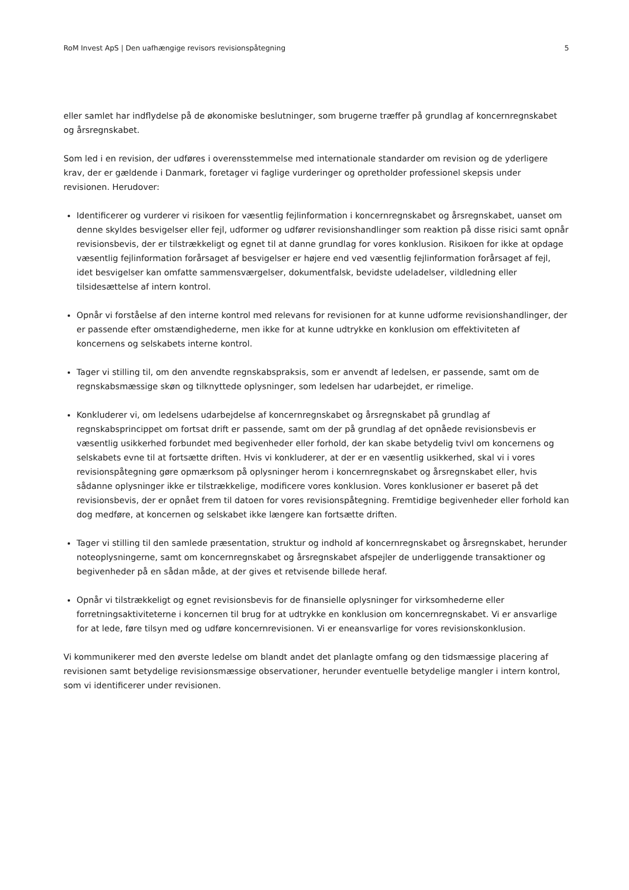RoM Invest ApS | Den uafhængige revisors revisionspåtegning 5
eller samlet har indflydelse på de økonomiske beslutninger, som brugerne træffer på grundlag af koncernregnskabet og årsregnskabet.
Som led i en revision, der udføres i overensstemmelse med internationale standarder om revision og de yderligere krav, der er gældende i Danmark, foretager vi faglige vurderinger og opretholder professionel skepsis under revisionen. Herudover:
Identificerer og vurderer vi risikoen for væsentlig fejlinformation i koncernregnskabet og årsregnskabet, uanset om denne skyldes besvigelser eller fejl, udformer og udfører revisionshandlinger som reaktion på disse risici samt opnår revisionsbevis, der er tilstrækkeligt og egnet til at danne grundlag for vores konklusion. Risikoen for ikke at opdage væsentlig fejlinformation forårsaget af besvigelser er højere end ved væsentlig fejlinformation forårsaget af fejl, idet besvigelser kan omfatte sammensværgelser, dokumentfalsk, bevidste udeladelser, vildledning eller tilsidesættelse af intern kontrol.
Opnår vi forståelse af den interne kontrol med relevans for revisionen for at kunne udforme revisionshandlinger, der er passende efter omstændighederne, men ikke for at kunne udtrykke en konklusion om effektiviteten af koncernens og selskabets interne kontrol.
Tager vi stilling til, om den anvendte regnskabspraksis, som er anvendt af ledelsen, er passende, samt om de regnskabsmæssige skøn og tilknyttede oplysninger, som ledelsen har udarbejdet, er rimelige.
Konkluderer vi, om ledelsens udarbejdelse af koncernregnskabet og årsregnskabet på grundlag af regnskabsprincippet om fortsat drift er passende, samt om der på grundlag af det opnåede revisionsbevis er væsentlig usikkerhed forbundet med begivenheder eller forhold, der kan skabe betydelig tvivl om koncernens og selskabets evne til at fortsætte driften. Hvis vi konkluderer, at der er en væsentlig usikkerhed, skal vi i vores revisionspåtegning gøre opmærksom på oplysninger herom i koncernregnskabet og årsregnskabet eller, hvis sådanne oplysninger ikke er tilstrækkelige, modificere vores konklusion. Vores konklusioner er baseret på det revisionsbevis, der er opnået frem til datoen for vores revisionspåtegning. Fremtidige begivenheder eller forhold kan dog medføre, at koncernen og selskabet ikke længere kan fortsætte driften.
Tager vi stilling til den samlede præsentation, struktur og indhold af koncernregnskabet og årsregnskabet, herunder noteoplysningerne, samt om koncernregnskabet og årsregnskabet afspejler de underliggende transaktioner og begivenheder på en sådan måde, at der gives et retvisende billede heraf.
Opnår vi tilstrækkeligt og egnet revisionsbevis for de finansielle oplysninger for virksomhederne eller forretningsaktiviteterne i koncernen til brug for at udtrykke en konklusion om koncernregnskabet. Vi er ansvarlige for at lede, føre tilsyn med og udføre koncernrevisionen. Vi er eneansvarlige for vores revisionskonklusion.
Vi kommunikerer med den øverste ledelse om blandt andet det planlagte omfang og den tidsmæssige placering af revisionen samt betydelige revisionsmæssige observationer, herunder eventuelle betydelige mangler i intern kontrol, som vi identificerer under revisionen.